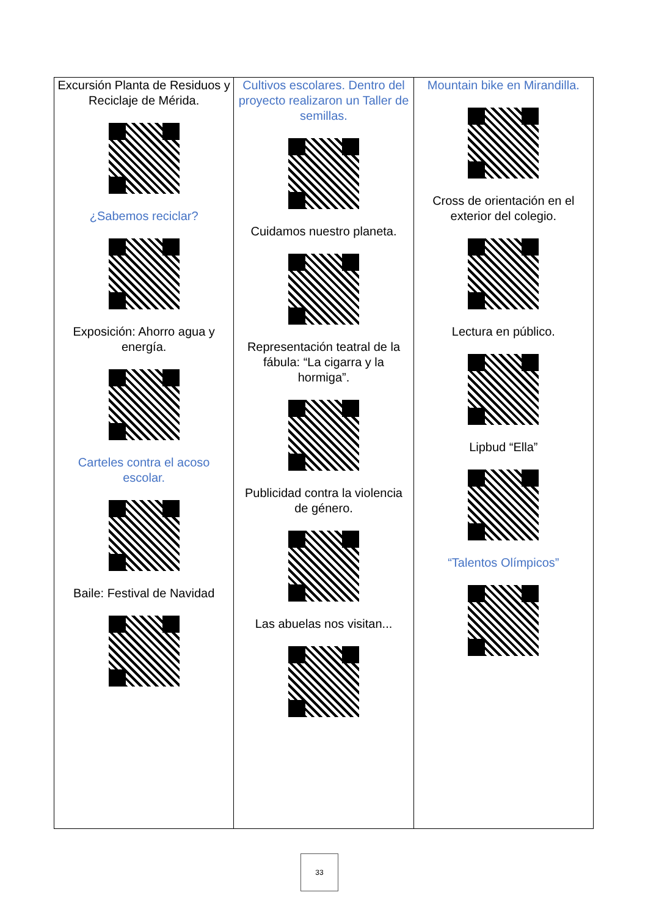| Excursión Planta de Residuos y Reciclaje de Mérida. ¿Sabemos reciclar? Exposición: Ahorro agua y energía. Carteles contra el acoso escolar. Baile: Festival de Navidad | Cultivos escolares. Dentro del proyecto realizaron un Taller de semillas. Cuidamos nuestro planeta. Representación teatral de la fábula: “La cigarra y la hormiga”. Publicidad contra la violencia de género. Las abuelas nos visitan... | Mountain bike en Mirandilla. Cross de orientación en el exterior del colegio. Lectura en público. Lipbud “Ella” “Talentos Olímpicos” |
33